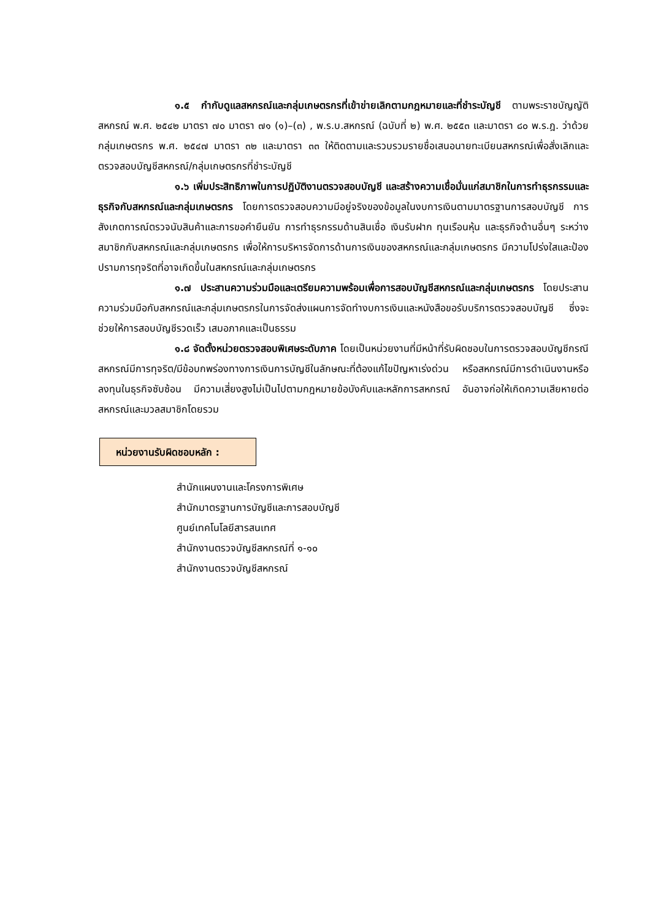๑.๕ กำกับดูแลสหกรณ์และกลุ่มเกษตรกรที่เข้าข่ายเลิกตามกฎหมายและที่ชำระบัญชี ตามพระราชบัญญัติสหกรณ์ พ.ศ. ๒๕๔๒ มาตรา ๗๐ มาตรา ๗๑ (๑)–(๓) , พ.ร.บ.สหกรณ์ (ฉบับที่ ๒) พ.ศ. ๒๕๕๓ และมาตรา ๘๐ พ.ร.ฎ. ว่าด้วยกลุ่มเกษตรกร พ.ศ. ๒๕๔๗ มาตรา ๓๒ และมาตรา ๓๓ ให้ติดตามและรวบรวมรายชื่อเสนอนายทะเบียนสหกรณ์เพื่อสั่งเลิกและตรวจสอบบัญชีสหกรณ์/กลุ่มเกษตรกรที่ชำระบัญชี
๑.๖ เพิ่มประสิทธิภาพในการปฏิบัติงานตรวจสอบบัญชี และสร้างความเชื่อมั่นแก่สมาชิกในการทำธุรกรรมและธุรกิจกับสหกรณ์และกลุ่มเกษตรกร โดยการตรวจสอบความมีอยู่จริงของข้อมูลในงบการเงินตามมาตรฐานการสอบบัญชี การสังเกตการณ์ตรวจนับสินค้าและการขอคำยืนยัน การทำธุรกรรมด้านสินเชื่อ เงินรับฝาก ทุนเรือนหุ้น และธุรกิจด้านอื่นๆ ระหว่างสมาชิกกับสหกรณ์และกลุ่มเกษตรกร เพื่อให้การบริหารจัดการด้านการเงินของสหกรณ์และกลุ่มเกษตรกร มีความโปร่งใสและป้องปรามการทุจริตที่อาจเกิดขึ้นในสหกรณ์และกลุ่มเกษตรกร
๑.๗ ประสานความร่วมมือและเตรียมความพร้อมเพื่อการสอบบัญชีสหกรณ์และกลุ่มเกษตรกร โดยประสานความร่วมมือกับสหกรณ์และกลุ่มเกษตรกรในการจัดส่งแผนการจัดทำงบการเงินและหนังสือขอรับบริการตรวจสอบบัญชี ซึ่งจะช่วยให้การสอบบัญชีรวดเร็ว เสมอภาคและเป็นธรรม
๑.๘ จัดตั้งหน่วยตรวจสอบพิเศษระดับภาค โดยเป็นหน่วยงานที่มีหน้าที่รับผิดชอบในการตรวจสอบบัญชีกรณีสหกรณ์มีการทุจริต/มีข้อบกพร่องทางการเงินการบัญชีในลักษณะที่ต้องแก้ไขปัญหาเร่งด่วน หรือสหกรณ์มีการดำเนินงานหรือลงทุนในธุรกิจซับซ้อน มีความเสี่ยงสูงไม่เป็นไปตามกฎหมายข้อบังคับและหลักการสหกรณ์ อันอาจก่อให้เกิดความเสียหายต่อสหกรณ์และมวลสมาชิกโดยรวม
หน่วยงานรับผิดชอบหลัก :
สำนักแผนงานและโครงการพิเศษ
สำนักมาตรฐานการบัญชีและการสอบบัญชี
ศูนย์เทคโนโลยีสารสนเทศ
สำนักงานตรวจบัญชีสหกรณ์ที่ ๑-๑๐
สำนักงานตรวจบัญชีสหกรณ์